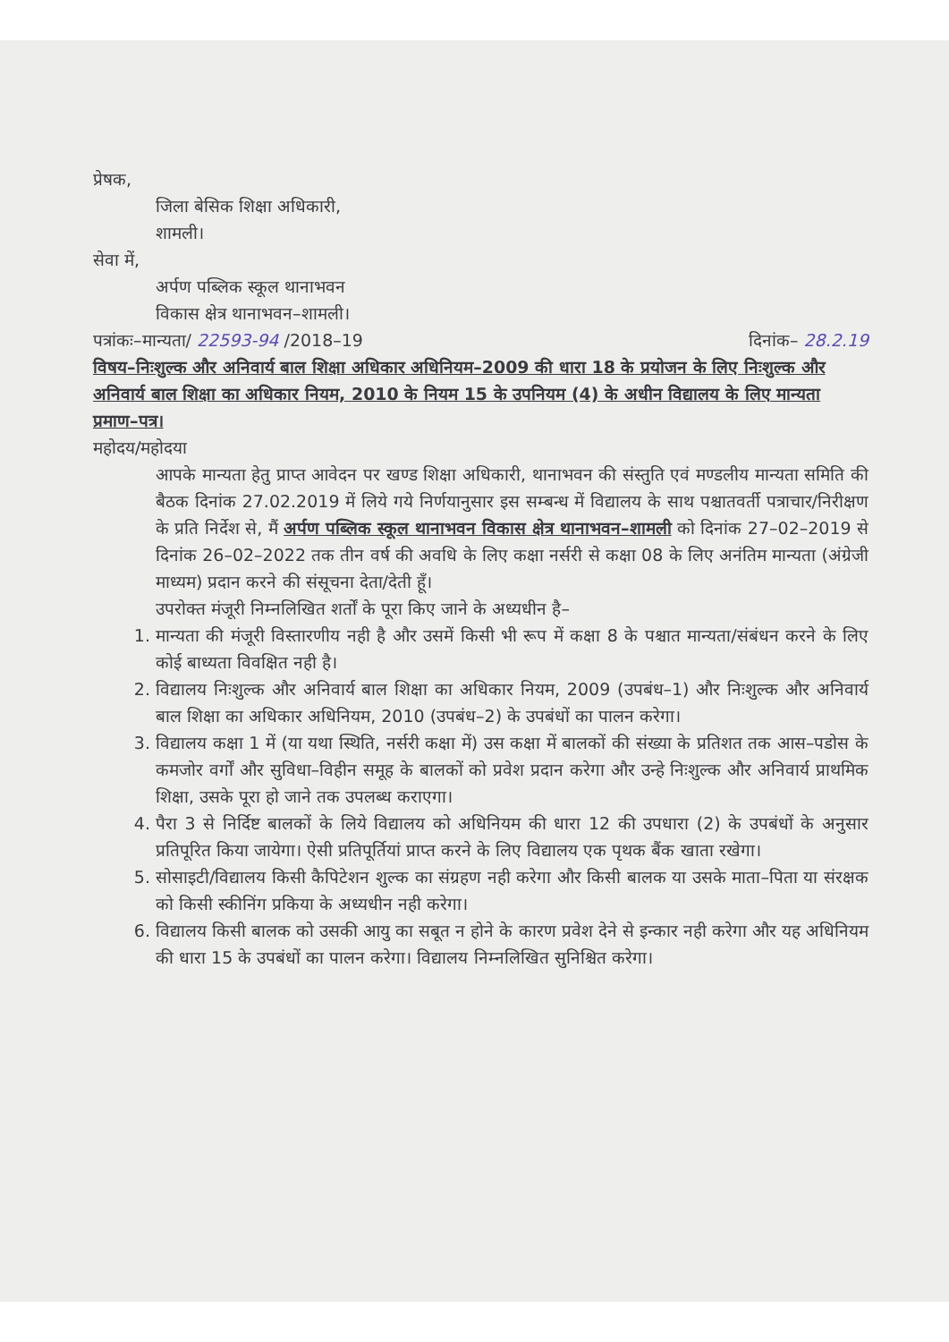प्रेषक,
जिला बेसिक शिक्षा अधिकारी,
शामली।
सेवा में,
अर्पण पब्लिक स्कूल थानाभवन
विकास क्षेत्र थानाभवन–शामली।
पत्रांकः–मान्यता/ 22593-94 /2018–19 दिनांक– 28.2.19
विषय–निःशुल्क और अनिवार्य बाल शिक्षा अधिकार अधिनियम–2009 की धारा 18 के प्रयोजन के लिए निःशुल्क और अनिवार्य बाल शिक्षा का अधिकार नियम, 2010 के नियम 15 के उपनियम (4) के अधीन विद्यालय के लिए मान्यता प्रमाण–पत्र।
महोदय/महोदया
आपके मान्यता हेतु प्राप्त आवेदन पर खण्ड शिक्षा अधिकारी, थानाभवन की संस्तुति एवं मण्डलीय मान्यता समिति की बैठक दिनांक 27.02.2019 में लिये गये निर्णयानुसार इस सम्बन्ध में विद्यालय के साथ पश्चातवर्ती पत्राचार/निरीक्षण के प्रति निर्देश से, मैं अर्पण पब्लिक स्कूल थानाभवन विकास क्षेत्र थानाभवन–शामली को दिनांक 27–02–2019 से दिनांक 26–02–2022 तक तीन वर्ष की अवधि के लिए कक्षा नर्सरी से कक्षा 08 के लिए अनंतिम मान्यता (अंग्रेजी माध्यम) प्रदान करने की संसूचना देता/देती हूँ।
उपरोक्त मंजूरी निम्नलिखित शर्तों के पूरा किए जाने के अध्यधीन है–
1. मान्यता की मंजूरी विस्तारणीय नही है और उसमें किसी भी रूप में कक्षा 8 के पश्चात मान्यता/संबंधन करने के लिए कोई बाध्यता विवक्षित नही है।
2. विद्यालय निःशुल्क और अनिवार्य बाल शिक्षा का अधिकार नियम, 2009 (उपबंध–1) और निःशुल्क और अनिवार्य बाल शिक्षा का अधिकार अधिनियम, 2010 (उपबंध–2) के उपबंधों का पालन करेगा।
3. विद्यालय कक्षा 1 में (या यथा स्थिति, नर्सरी कक्षा में) उस कक्षा में बालकों की संख्या के प्रतिशत तक आस–पडोस के कमजोर वर्गों और सुविधा–विहीन समूह के बालकों को प्रवेश प्रदान करेगा और उन्हे निःशुल्क और अनिवार्य प्राथमिक शिक्षा, उसके पूरा हो जाने तक उपलब्ध कराएगा।
4. पैरा 3 से निर्दिष्ट बालकों के लिये विद्यालय को अधिनियम की धारा 12 की उपधारा (2) के उपबंधों के अनुसार प्रतिपूरित किया जायेगा। ऐसी प्रतिपूर्तियां प्राप्त करने के लिए विद्यालय एक पृथक बैंक खाता रखेगा।
5. सोसाइटी/विद्यालय किसी कैपिटेशन शुल्क का संग्रहण नही करेगा और किसी बालक या उसके माता–पिता या संरक्षक को किसी स्कीनिंग प्रकिया के अध्यधीन नही करेगा।
6. विद्यालय किसी बालक को उसकी आयु का सबूत न होने के कारण प्रवेश देने से इन्कार नही करेगा और यह अधिनियम की धारा 15 के उपबंधों का पालन करेगा। विद्यालय निम्नलिखित सुनिश्चित करेगा।